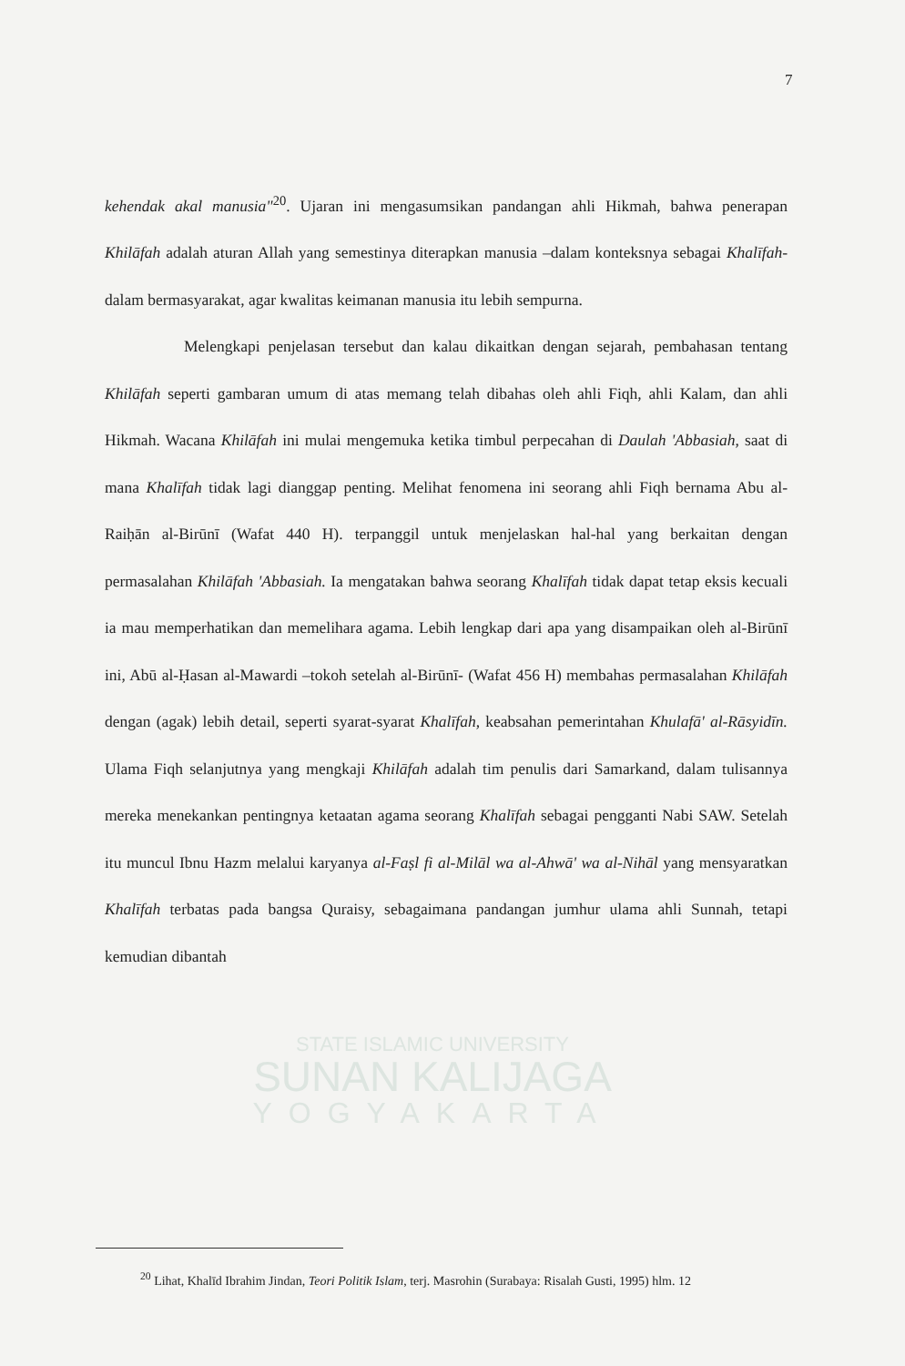7
STATE ISLAMIC UNIVERSITY
SUNAN KALIJAGA
YOGYAKARTA
kehendak akal manusia"<sup>20</sup>. Ujaran ini mengasumsikan pandangan ahli Hikmah, bahwa penerapan Khilāfah adalah aturan Allah yang semestinya diterapkan manusia –dalam konteksnya sebagai Khalīfah- dalam bermasyarakat, agar kwalitas keimanan manusia itu lebih sempurna.
Melengkapi penjelasan tersebut dan kalau dikaitkan dengan sejarah, pembahasan tentang Khilāfah seperti gambaran umum di atas memang telah dibahas oleh ahli Fiqh, ahli Kalam, dan ahli Hikmah. Wacana Khilāfah ini mulai mengemuka ketika timbul perpecahan di Daulah 'Abbasiah, saat di mana Khalīfah tidak lagi dianggap penting. Melihat fenomena ini seorang ahli Fiqh bernama Abu al-Raiḥān al-Birūnī (Wafat 440 H). terpanggil untuk menjelaskan hal-hal yang berkaitan dengan permasalahan Khilāfah 'Abbasiah. Ia mengatakan bahwa seorang Khalīfah tidak dapat tetap eksis kecuali ia mau memperhatikan dan memelihara agama. Lebih lengkap dari apa yang disampaikan oleh al-Birūnī ini, Abū al-Ḥasan al-Mawardi –tokoh setelah al-Birūnī- (Wafat 456 H) membahas permasalahan Khilāfah dengan (agak) lebih detail, seperti syarat-syarat Khalīfah, keabsahan pemerintahan Khulafā' al-Rāsyidīn. Ulama Fiqh selanjutnya yang mengkaji Khilāfah adalah tim penulis dari Samarkand, dalam tulisannya mereka menekankan pentingnya ketaatan agama seorang Khalīfah sebagai pengganti Nabi SAW. Setelah itu muncul Ibnu Hazm melalui karyanya al-Faṣl fi al-Milāl wa al-Ahwā' wa al-Nihāl yang mensyaratkan Khalīfah terbatas pada bangsa Quraisy, sebagaimana pandangan jumhur ulama ahli Sunnah, tetapi kemudian dibantah
<sup>20</sup> Lihat, Khalīd Ibrahim Jindan, Teori Politik Islam, terj. Masrohin (Surabaya: Risalah Gusti, 1995) hlm. 12